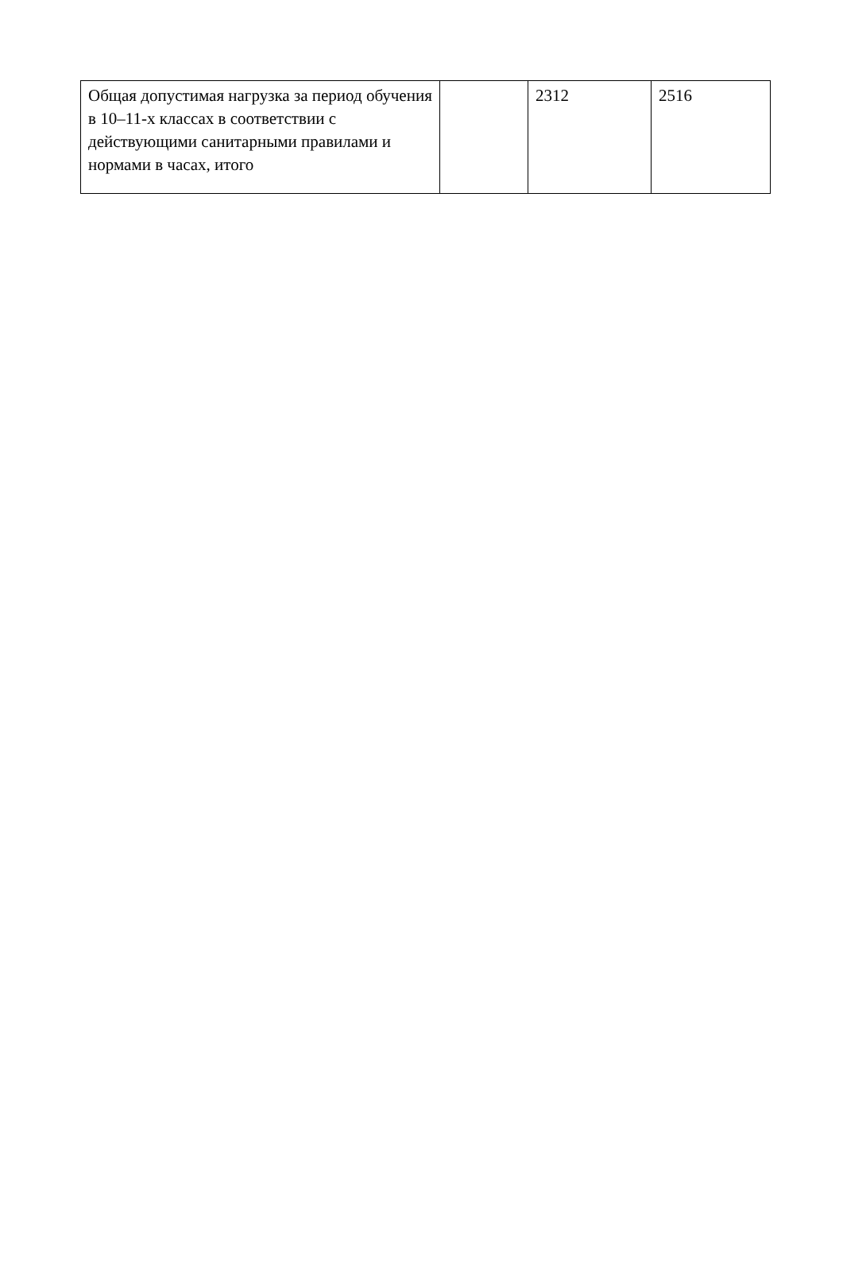| Общая допустимая нагрузка за период обучения в 10–11-х классах в соответствии с действующими санитарными правилами и нормами в часах, итого | | 2312 | 2516 |